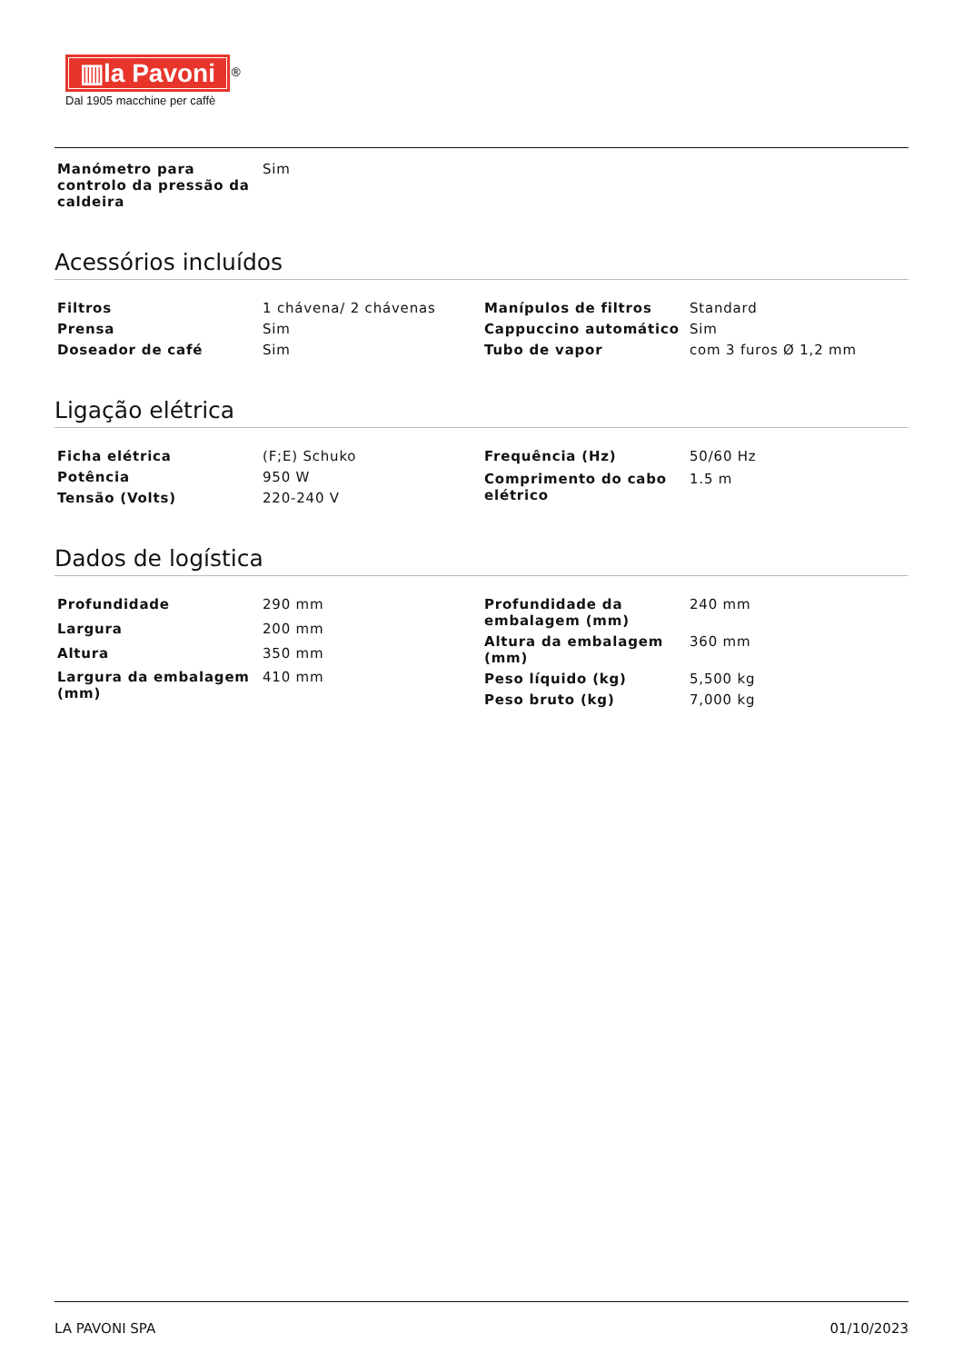▥la Pavoni
<sup>®</sup>
Dal 1905 macchine per caffè
| Manómetro para controlo da pressão da caldeira | Sim |
Acessórios incluídos
| Filtros | 1 chávena/ 2 chávenas |
| Prensa | Sim |
| Doseador de café | Sim |
| Manípulos de filtros | Standard |
| Cappuccino automático | Sim |
| Tubo de vapor | com 3 furos Ø 1,2 mm |
Ligação elétrica
| Ficha elétrica | (F;E) Schuko |
| Potência | 950 W |
| Tensão (Volts) | 220-240 V |
| Frequência (Hz) | 50/60 Hz |
| Comprimento do cabo elétrico | 1.5 m |
Dados de logística
| Profundidade | 290 mm |
| Largura | 200 mm |
| Altura | 350 mm |
| Largura da embalagem (mm) | 410 mm |
| Profundidade da embalagem (mm) | 240 mm |
| Altura da embalagem (mm) | 360 mm |
| Peso líquido (kg) | 5,500 kg |
| Peso bruto (kg) | 7,000 kg |
LA PAVONI SPA 01/10/2023